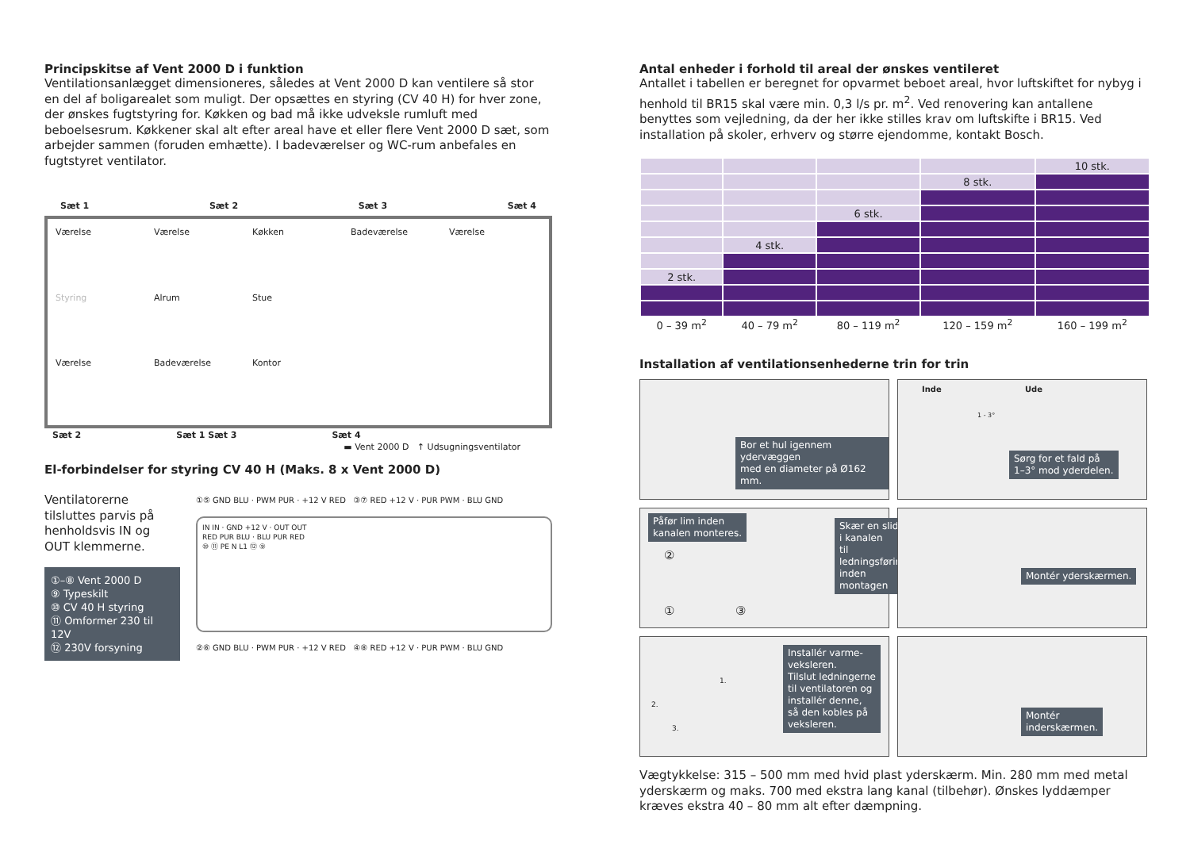Principskitse af Vent 2000 D i funktion
Ventilationsanlægget dimensioneres, således at Vent 2000 D kan ventilere så stor en del af boligarealet som muligt. Der opsættes en styring (CV 40 H) for hver zone, der ønskes fugtstyring for. Køkken og bad må ikke udveksle rumluft med beboelsesrum. Køkkener skal alt efter areal have et eller flere Vent 2000 D sæt, som arbejder sammen (foruden emhætte). I badeværelser og WC-rum anbefales en fugtstyret ventilator.
Sæt 1 Sæt 2 Sæt 3 Sæt 4
Værelse Værelse Køkken Badeværelse Værelse Styring Alrum Stue Værelse Badeværelse Kontor
Sæt 2 Sæt 1 Sæt 3 Sæt 4
▬ Vent 2000 D ↑ Udsugningsventilator
El-forbindelser for styring CV 40 H (Maks. 8 x Vent 2000 D)
Ventilatorerne
tilsluttes parvis på
henholdsvis IN og
OUT klemmerne.
①–⑧ Vent 2000 D
⑨ Typeskilt
⑩ CV 40 H styring
⑪ Omformer 230 til 12V
⑫ 230V forsyning
①⑤ GND BLU · PWM PUR · +12 V RED ③⑦ RED +12 V · PUR PWM · BLU GND
IN IN · GND +12 V · OUT OUT
RED PUR BLU · BLU PUR RED
⑩ ⑪ PE N L1 ⑫ ⑨
②⑥ GND BLU · PWM PUR · +12 V RED ④⑧ RED +12 V · PUR PWM · BLU GND
Antal enheder i forhold til areal der ønskes ventileret
Antallet i tabellen er beregnet for opvarmet beboet areal, hvor luftskiftet for nybyg i henhold til BR15 skal være min. 0,3 l/s pr. m<sup>2</sup>. Ved renovering kan antallene benyttes som vejledning, da der her ikke stilles krav om luftskifte i BR15. Ved installation på skoler, erhverv og større ejendomme, kontakt Bosch.
| | | | | 10 stk. |
| | | | 8 stk. | |
| | | 6 stk. | | |
| | 4 stk. | | | |
| 2 stk. | | | | |
| 0 – 39 m<sup>2</sup> | 40 – 79 m<sup>2</sup> | 80 – 119 m<sup>2</sup> | 120 – 159 m<sup>2</sup> | 160 – 199 m<sup>2</sup> |
Installation af ventilationsenhederne trin for trin
Bor et hul igennem ydervæggen
med en diameter på Ø162 mm.
Inde Ude
1 - 3°
Sørg for et fald på
1–3° mod yderdelen.
Påfør lim inden
kanalen monteres.
②
① ③
Skær en slids i kanalen
til ledningsføring inden
montagen
Montér yderskærmen.
1.
2.
3.
Installér varme-
veksleren.
Tilslut ledningerne
til ventilatoren og
installér denne,
så den kobles på
veksleren.
Montér
inderskærmen.
Vægtykkelse: 315 – 500 mm med hvid plast yderskærm. Min. 280 mm med metal yderskærm og maks. 700 med ekstra lang kanal (tilbehør). Ønskes lyddæmper kræves ekstra 40 – 80 mm alt efter dæmpning.